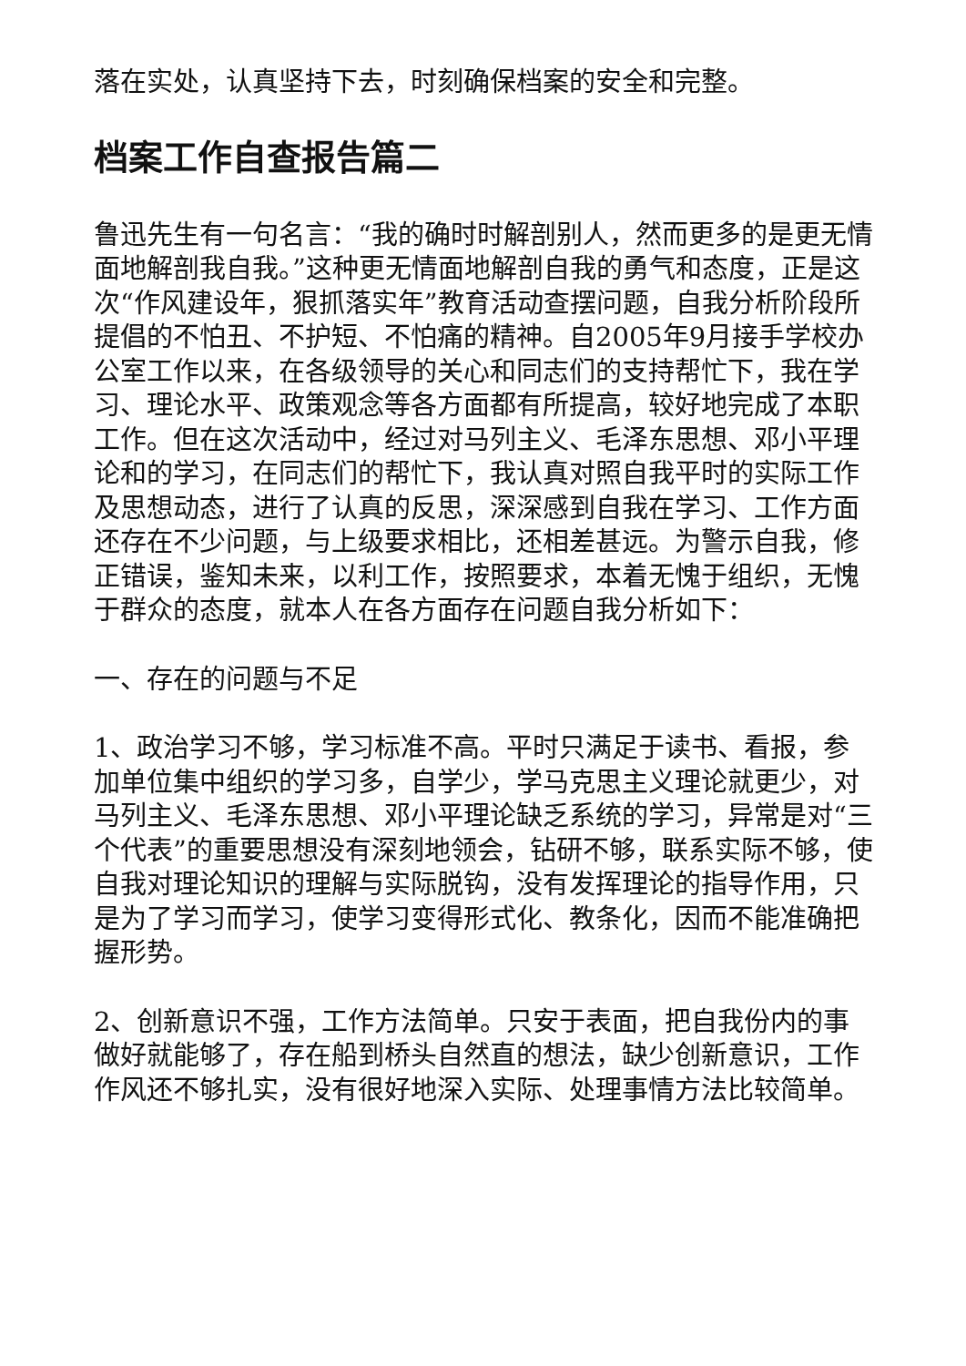落在实处，认真坚持下去，时刻确保档案的安全和完整。
档案工作自查报告篇二
鲁迅先生有一句名言：“我的确时时解剖别人，然而更多的是更无情面地解剖我自我。”这种更无情面地解剖自我的勇气和态度，正是这次“作风建设年，狠抓落实年”教育活动查摆问题，自我分析阶段所提倡的不怕丑、不护短、不怕痛的精神。自2005年9月接手学校办公室工作以来，在各级领导的关心和同志们的支持帮忙下，我在学习、理论水平、政策观念等各方面都有所提高，较好地完成了本职工作。但在这次活动中，经过对马列主义、毛泽东思想、邓小平理论和的学习，在同志们的帮忙下，我认真对照自我平时的实际工作及思想动态，进行了认真的反思，深深感到自我在学习、工作方面还存在不少问题，与上级要求相比，还相差甚远。为警示自我，修正错误，鉴知未来，以利工作，按照要求，本着无愧于组织，无愧于群众的态度，就本人在各方面存在问题自我分析如下：
一、存在的问题与不足
1、政治学习不够，学习标准不高。平时只满足于读书、看报，参加单位集中组织的学习多，自学少，学马克思主义理论就更少，对马列主义、毛泽东思想、邓小平理论缺乏系统的学习，异常是对“三个代表”的重要思想没有深刻地领会，钻研不够，联系实际不够，使自我对理论知识的理解与实际脱钩，没有发挥理论的指导作用，只是为了学习而学习，使学习变得形式化、教条化，因而不能准确把握形势。
2、创新意识不强，工作方法简单。只安于表面，把自我份内的事做好就能够了，存在船到桥头自然直的想法，缺少创新意识，工作作风还不够扎实，没有很好地深入实际、处理事情方法比较简单。